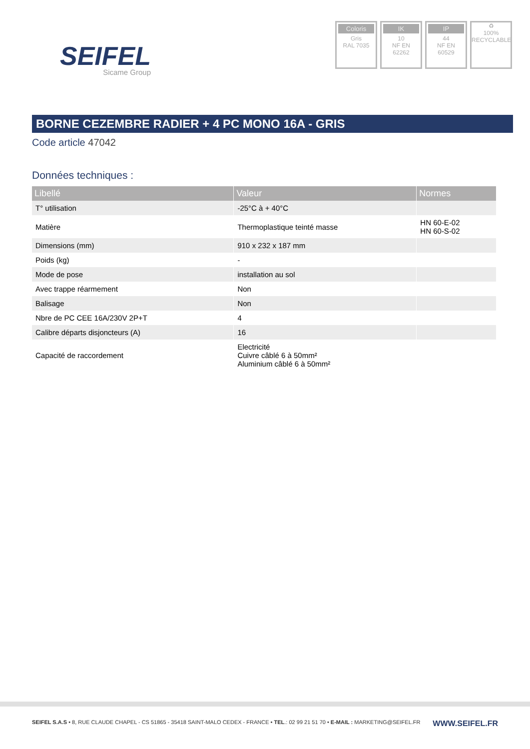SEIFEL
Sicame Group
Coloris
Gris
RAL 7035
IK
10
NF EN
62262
IP
44
NF EN
60529
♻
100%
RECYCLABLE
BORNE CEZEMBRE RADIER + 4 PC MONO 16A - GRIS
Code article 47042
Données techniques :
| Libellé | Valeur | Normes |
| --- | --- | --- |
| T° utilisation | -25°C à + 40°C | |
| Matière | Thermoplastique teinté masse | HN 60-E-02 HN 60-S-02 |
| Dimensions (mm) | 910 x 232 x 187 mm | |
| Poids (kg) | - | |
| Mode de pose | installation au sol | |
| Avec trappe réarmement | Non | |
| Balisage | Non | |
| Nbre de PC CEE 16A/230V 2P+T | 4 | |
| Calibre départs disjoncteurs (A) | 16 | |
| Capacité de raccordement | Electricité Cuivre câblé 6 à 50mm² Aluminium câblé 6 à 50mm² | |
SEIFEL S.A.S • 8, RUE CLAUDE CHAPEL - CS 51865 - 35418 SAINT-MALO CEDEX - FRANCE • TEL.: 02 99 21 51 70 • E-MAIL : MARKETING@SEIFEL.FR WWW.SEIFEL.FR